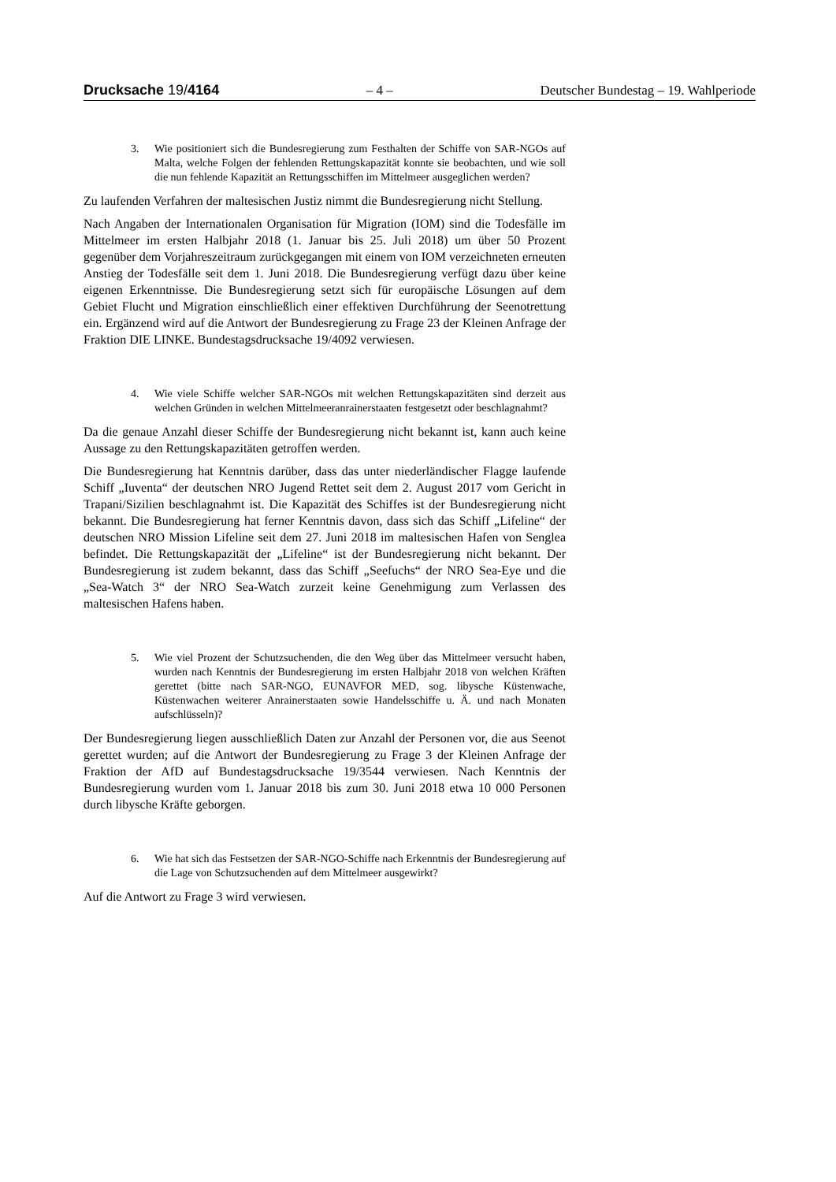Drucksache 19/4164 – 4 – Deutscher Bundestag – 19. Wahlperiode
3. Wie positioniert sich die Bundesregierung zum Festhalten der Schiffe von SAR-NGOs auf Malta, welche Folgen der fehlenden Rettungskapazität konnte sie beobachten, und wie soll die nun fehlende Kapazität an Rettungsschiffen im Mittelmeer ausgeglichen werden?
Zu laufenden Verfahren der maltesischen Justiz nimmt die Bundesregierung nicht Stellung.
Nach Angaben der Internationalen Organisation für Migration (IOM) sind die Todesfälle im Mittelmeer im ersten Halbjahr 2018 (1. Januar bis 25. Juli 2018) um über 50 Prozent gegenüber dem Vorjahreszeitraum zurückgegangen mit einem von IOM verzeichneten erneuten Anstieg der Todesfälle seit dem 1. Juni 2018. Die Bundesregierung verfügt dazu über keine eigenen Erkenntnisse. Die Bundesregierung setzt sich für europäische Lösungen auf dem Gebiet Flucht und Migration einschließlich einer effektiven Durchführung der Seenotrettung ein. Ergänzend wird auf die Antwort der Bundesregierung zu Frage 23 der Kleinen Anfrage der Fraktion DIE LINKE. Bundestagsdrucksache 19/4092 verwiesen.
4. Wie viele Schiffe welcher SAR-NGOs mit welchen Rettungskapazitäten sind derzeit aus welchen Gründen in welchen Mittelmeeranrainerstaaten festgesetzt oder beschlagnahmt?
Da die genaue Anzahl dieser Schiffe der Bundesregierung nicht bekannt ist, kann auch keine Aussage zu den Rettungskapazitäten getroffen werden.
Die Bundesregierung hat Kenntnis darüber, dass das unter niederländischer Flagge laufende Schiff „Iuventa“ der deutschen NRO Jugend Rettet seit dem 2. August 2017 vom Gericht in Trapani/Sizilien beschlagnahmt ist. Die Kapazität des Schiffes ist der Bundesregierung nicht bekannt. Die Bundesregierung hat ferner Kenntnis davon, dass sich das Schiff „Lifeline“ der deutschen NRO Mission Lifeline seit dem 27. Juni 2018 im maltesischen Hafen von Senglea befindet. Die Rettungskapazität der „Lifeline“ ist der Bundesregierung nicht bekannt. Der Bundesregierung ist zudem bekannt, dass das Schiff „Seefuchs“ der NRO Sea-Eye und die „Sea-Watch 3“ der NRO Sea-Watch zurzeit keine Genehmigung zum Verlassen des maltesischen Hafens haben.
5. Wie viel Prozent der Schutzsuchenden, die den Weg über das Mittelmeer versucht haben, wurden nach Kenntnis der Bundesregierung im ersten Halbjahr 2018 von welchen Kräften gerettet (bitte nach SAR-NGO, EUNAVFOR MED, sog. libysche Küstenwache, Küstenwachen weiterer Anrainerstaaten sowie Handelsschiffe u. Ä. und nach Monaten aufschlüsseln)?
Der Bundesregierung liegen ausschließlich Daten zur Anzahl der Personen vor, die aus Seenot gerettet wurden; auf die Antwort der Bundesregierung zu Frage 3 der Kleinen Anfrage der Fraktion der AfD auf Bundestagsdrucksache 19/3544 verwiesen. Nach Kenntnis der Bundesregierung wurden vom 1. Januar 2018 bis zum 30. Juni 2018 etwa 10 000 Personen durch libysche Kräfte geborgen.
6. Wie hat sich das Festsetzen der SAR-NGO-Schiffe nach Erkenntnis der Bundesregierung auf die Lage von Schutzsuchenden auf dem Mittelmeer ausgewirkt?
Auf die Antwort zu Frage 3 wird verwiesen.